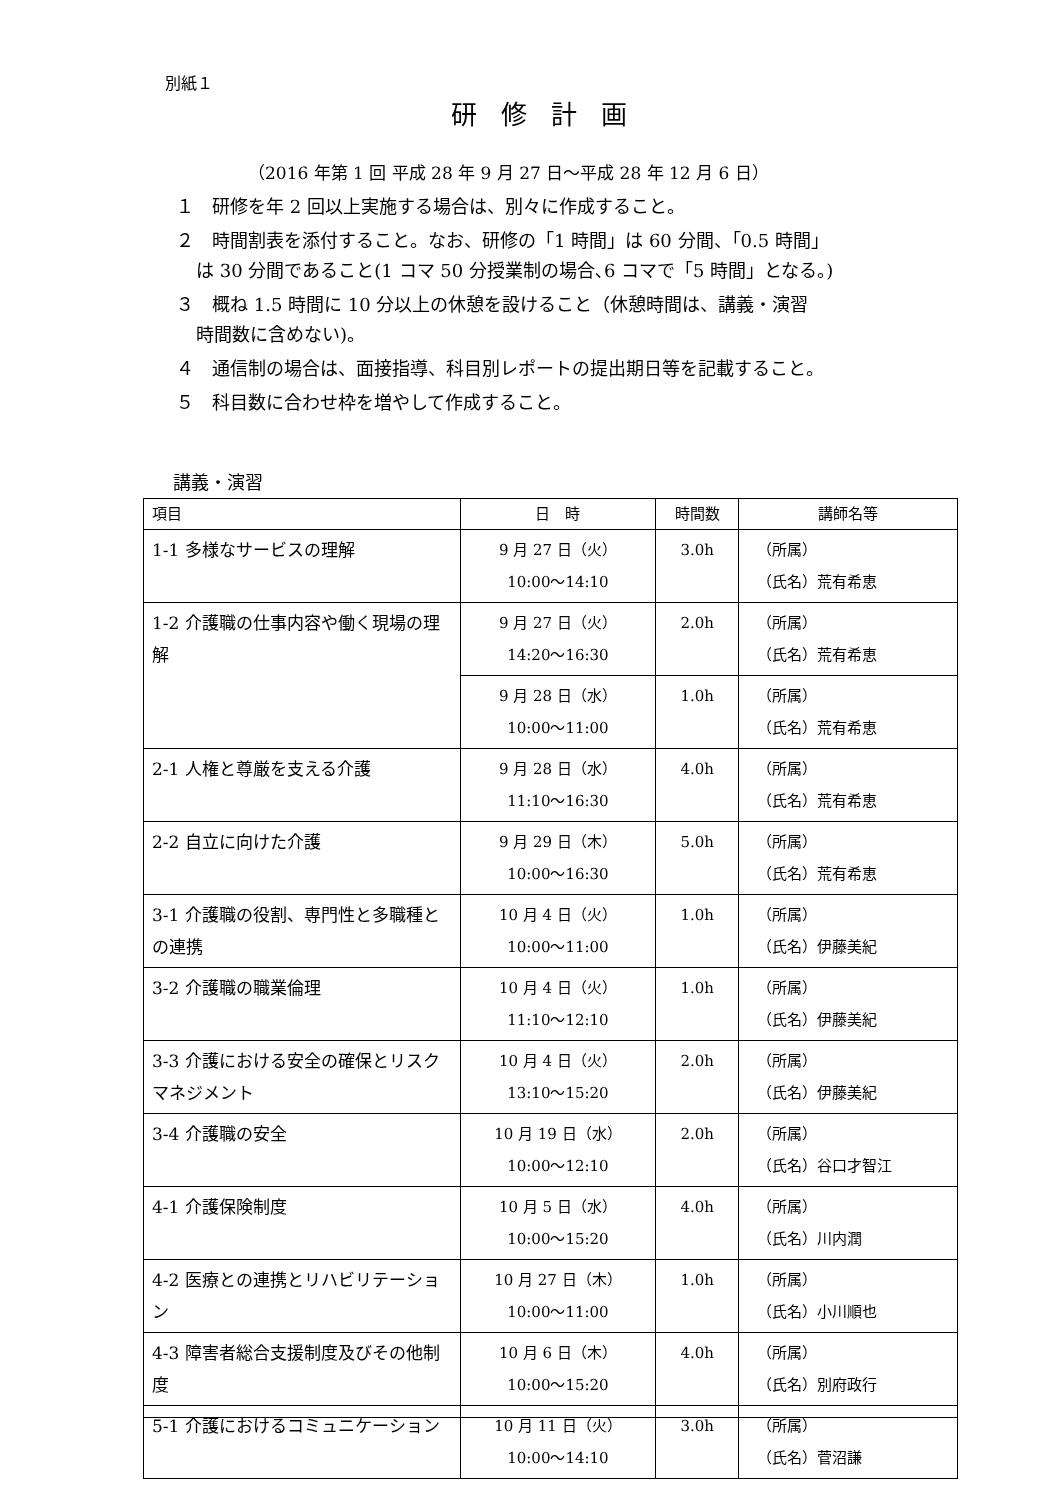別紙１
研修計画
（2016 年第 1 回 平成 28 年 9 月 27 日～平成 28 年 12 月 6 日）
１　研修を年 2 回以上実施する場合は、別々に作成すること。
２　時間割表を添付すること。なお、研修の「1 時間」は 60 分間、「0.5 時間」
は 30 分間であること(1 コマ 50 分授業制の場合､6 コマで「5 時間」となる。)
３　概ね 1.5 時間に 10 分以上の休憩を設けること（休憩時間は、講義・演習
時間数に含めない)。
４　通信制の場合は、面接指導、科目別レポートの提出期日等を記載すること。
５　科目数に合わせ枠を増やして作成すること。
講義・演習
| 項目 | 日 時 | 時間数 | 講師名等 |
| --- | --- | --- | --- |
| 1-1 多様なサービスの理解 | 9 月 27 日（火） 10:00～14:10 | 3.0h | （所属） （氏名）荒有希恵 |
| 1-2 介護職の仕事内容や働く現場の理解 | 9 月 27 日（火） 14:20～16:30 | 2.0h | （所属） （氏名）荒有希恵 |
| | 9 月 28 日（水） 10:00～11:00 | 1.0h | （所属） （氏名）荒有希恵 |
| 2-1 人権と尊厳を支える介護 | 9 月 28 日（水） 11:10～16:30 | 4.0h | （所属） （氏名）荒有希恵 |
| 2-2 自立に向けた介護 | 9 月 29 日（木） 10:00～16:30 | 5.0h | （所属） （氏名）荒有希恵 |
| 3-1 介護職の役割、専門性と多職種との連携 | 10 月 4 日（火） 10:00～11:00 | 1.0h | （所属） （氏名）伊藤美紀 |
| 3-2 介護職の職業倫理 | 10 月 4 日（火） 11:10～12:10 | 1.0h | （所属） （氏名）伊藤美紀 |
| 3-3 介護における安全の確保とリスクマネジメント | 10 月 4 日（火） 13:10～15:20 | 2.0h | （所属） （氏名）伊藤美紀 |
| 3-4 介護職の安全 | 10 月 19 日（水） 10:00～12:10 | 2.0h | （所属） （氏名）谷口才智江 |
| 4-1 介護保険制度 | 10 月 5 日（水） 10:00～15:20 | 4.0h | （所属） （氏名）川内潤 |
| 4-2 医療との連携とリハビリテーション | 10 月 27 日（木） 10:00～11:00 | 1.0h | （所属） （氏名）小川順也 |
| 4-3 障害者総合支援制度及びその他制度 | 10 月 6 日（木） 10:00～15:20 | 4.0h | （所属） （氏名）別府政行 |
| 5-1 介護におけるコミュニケーション | 10 月 11 日（火） 10:00～14:10 | 3.0h | （所属） （氏名）菅沼謙 |